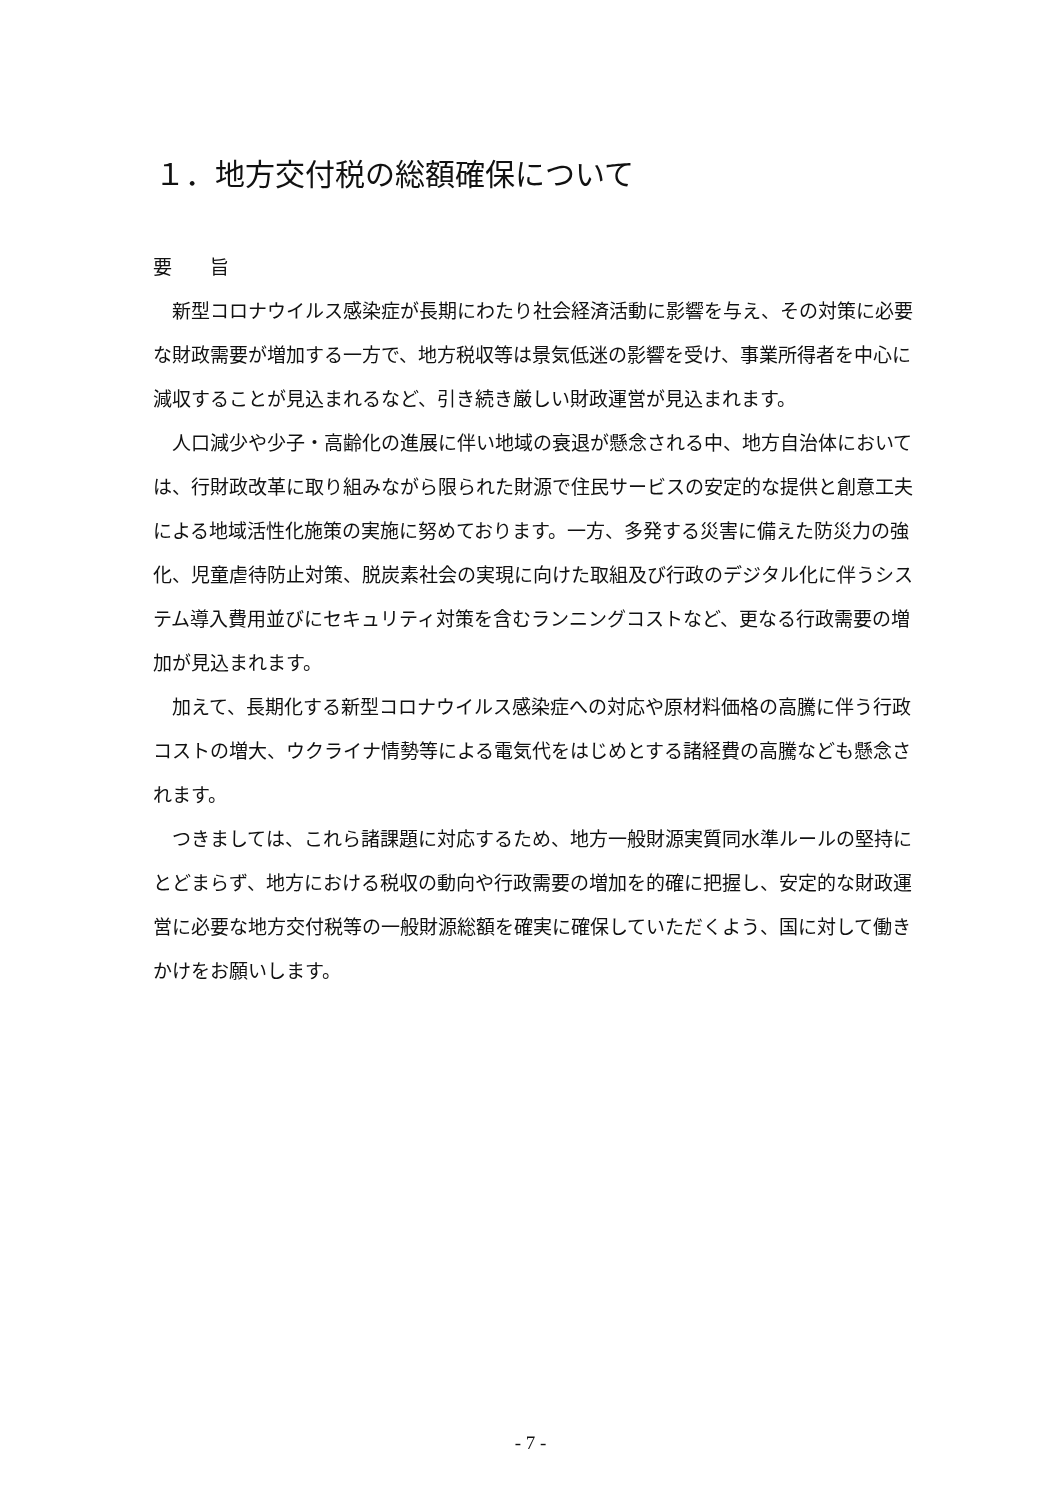１．地方交付税の総額確保について
要　　旨
新型コロナウイルス感染症が長期にわたり社会経済活動に影響を与え、その対策に必要な財政需要が増加する一方で、地方税収等は景気低迷の影響を受け、事業所得者を中心に減収することが見込まれるなど、引き続き厳しい財政運営が見込まれます。
人口減少や少子・高齢化の進展に伴い地域の衰退が懸念される中、地方自治体においては、行財政改革に取り組みながら限られた財源で住民サービスの安定的な提供と創意工夫による地域活性化施策の実施に努めております。一方、多発する災害に備えた防災力の強化、児童虐待防止対策、脱炭素社会の実現に向けた取組及び行政のデジタル化に伴うシステム導入費用並びにセキュリティ対策を含むランニングコストなど、更なる行政需要の増加が見込まれます。
加えて、長期化する新型コロナウイルス感染症への対応や原材料価格の高騰に伴う行政コストの増大、ウクライナ情勢等による電気代をはじめとする諸経費の高騰なども懸念されます。
つきましては、これら諸課題に対応するため、地方一般財源実質同水準ルールの堅持にとどまらず、地方における税収の動向や行政需要の増加を的確に把握し、安定的な財政運営に必要な地方交付税等の一般財源総額を確実に確保していただくよう、国に対して働きかけをお願いします。
- 7 -